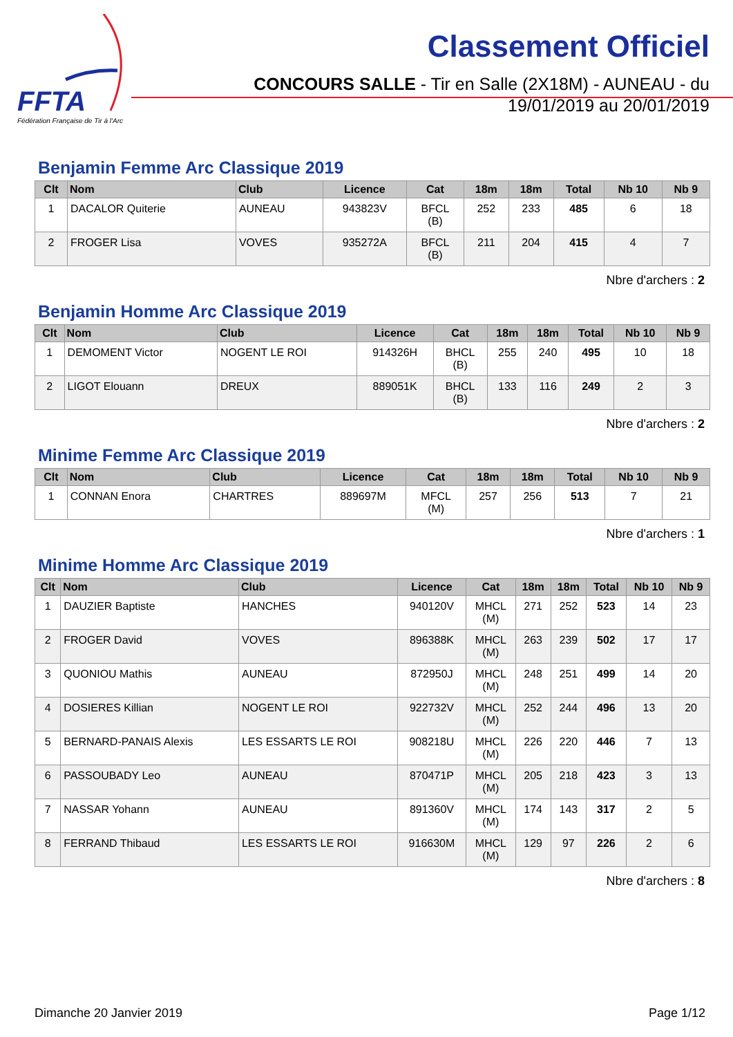FFTA
Fédération Française de Tir à l'Arc
Classement Officiel
CONCOURS SALLE - Tir en Salle (2X18M) - AUNEAU - du 19/01/2019 au 20/01/2019
Benjamin Femme Arc Classique 2019
| Clt | Nom | Club | Licence | Cat | 18m | 18m | Total | Nb 10 | Nb 9 |
| --- | --- | --- | --- | --- | --- | --- | --- | --- | --- |
| 1 | DACALOR Quiterie | AUNEAU | 943823V | BFCL (B) | 252 | 233 | 485 | 6 | 18 |
| 2 | FROGER Lisa | VOVES | 935272A | BFCL (B) | 211 | 204 | 415 | 4 | 7 |
Nbre d'archers : 2
Benjamin Homme Arc Classique 2019
| Clt | Nom | Club | Licence | Cat | 18m | 18m | Total | Nb 10 | Nb 9 |
| --- | --- | --- | --- | --- | --- | --- | --- | --- | --- |
| 1 | DEMOMENT Victor | NOGENT LE ROI | 914326H | BHCL (B) | 255 | 240 | 495 | 10 | 18 |
| 2 | LIGOT Elouann | DREUX | 889051K | BHCL (B) | 133 | 116 | 249 | 2 | 3 |
Nbre d'archers : 2
Minime Femme Arc Classique 2019
| Clt | Nom | Club | Licence | Cat | 18m | 18m | Total | Nb 10 | Nb 9 |
| --- | --- | --- | --- | --- | --- | --- | --- | --- | --- |
| 1 | CONNAN Enora | CHARTRES | 889697M | MFCL (M) | 257 | 256 | 513 | 7 | 21 |
Nbre d'archers : 1
Minime Homme Arc Classique 2019
| Clt | Nom | Club | Licence | Cat | 18m | 18m | Total | Nb 10 | Nb 9 |
| --- | --- | --- | --- | --- | --- | --- | --- | --- | --- |
| 1 | DAUZIER Baptiste | HANCHES | 940120V | MHCL (M) | 271 | 252 | 523 | 14 | 23 |
| 2 | FROGER David | VOVES | 896388K | MHCL (M) | 263 | 239 | 502 | 17 | 17 |
| 3 | QUONIOU Mathis | AUNEAU | 872950J | MHCL (M) | 248 | 251 | 499 | 14 | 20 |
| 4 | DOSIERES Killian | NOGENT LE ROI | 922732V | MHCL (M) | 252 | 244 | 496 | 13 | 20 |
| 5 | BERNARD-PANAIS Alexis | LES ESSARTS LE ROI | 908218U | MHCL (M) | 226 | 220 | 446 | 7 | 13 |
| 6 | PASSOUBADY Leo | AUNEAU | 870471P | MHCL (M) | 205 | 218 | 423 | 3 | 13 |
| 7 | NASSAR Yohann | AUNEAU | 891360V | MHCL (M) | 174 | 143 | 317 | 2 | 5 |
| 8 | FERRAND Thibaud | LES ESSARTS LE ROI | 916630M | MHCL (M) | 129 | 97 | 226 | 2 | 6 |
Nbre d'archers : 8
Dimanche 20 Janvier 2019 Page 1/12